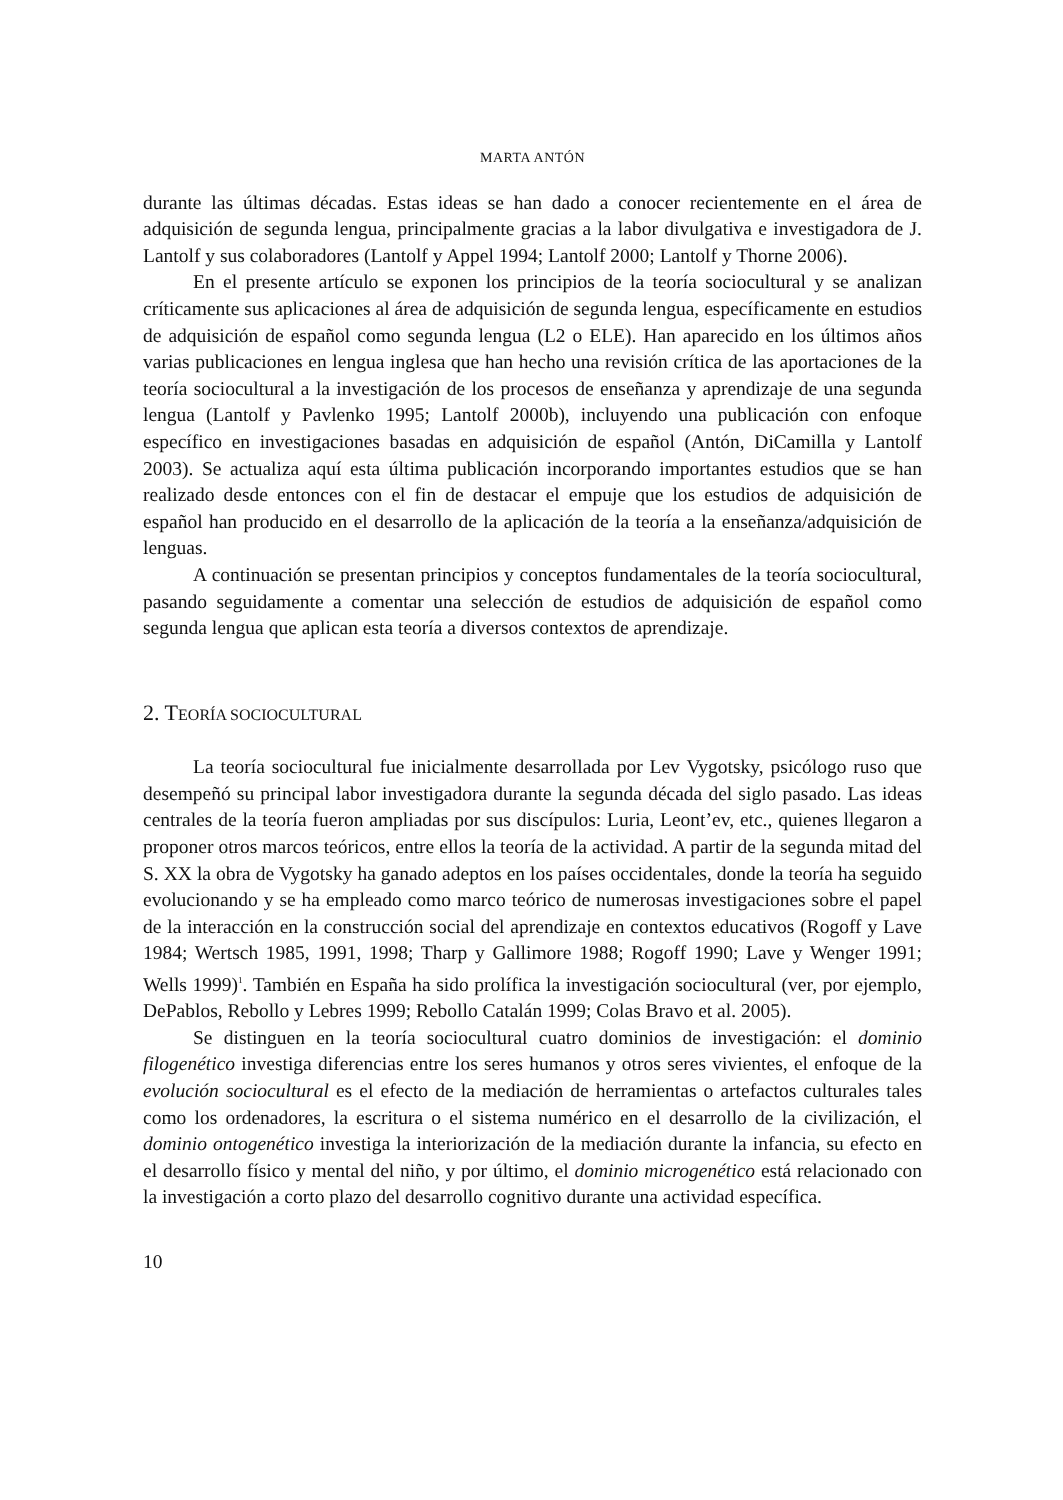MARTA ANTÓN
durante las últimas décadas. Estas ideas se han dado a conocer recientemente en el área de adquisición de segunda lengua, principalmente gracias a la labor divulgativa e investigadora de J. Lantolf y sus colaboradores (Lantolf y Appel 1994; Lantolf 2000; Lantolf y Thorne 2006).
En el presente artículo se exponen los principios de la teoría sociocultural y se analizan críticamente sus aplicaciones al área de adquisición de segunda lengua, específicamente en estudios de adquisición de español como segunda lengua (L2 o ELE). Han aparecido en los últimos años varias publicaciones en lengua inglesa que han hecho una revisión crítica de las aportaciones de la teoría sociocultural a la investigación de los procesos de enseñanza y aprendizaje de una segunda lengua (Lantolf y Pavlenko 1995; Lantolf 2000b), incluyendo una publicación con enfoque específico en investigaciones basadas en adquisición de español (Antón, DiCamilla y Lantolf 2003). Se actualiza aquí esta última publicación incorporando importantes estudios que se han realizado desde entonces con el fin de destacar el empuje que los estudios de adquisición de español han producido en el desarrollo de la aplicación de la teoría a la enseñanza/adquisición de lenguas.
A continuación se presentan principios y conceptos fundamentales de la teoría sociocultural, pasando seguidamente a comentar una selección de estudios de adquisición de español como segunda lengua que aplican esta teoría a diversos contextos de aprendizaje.
2. TEORÍA SOCIOCULTURAL
La teoría sociocultural fue inicialmente desarrollada por Lev Vygotsky, psicólogo ruso que desempeñó su principal labor investigadora durante la segunda década del siglo pasado. Las ideas centrales de la teoría fueron ampliadas por sus discípulos: Luria, Leont’ev, etc., quienes llegaron a proponer otros marcos teóricos, entre ellos la teoría de la actividad. A partir de la segunda mitad del S. XX la obra de Vygotsky ha ganado adeptos en los países occidentales, donde la teoría ha seguido evolucionando y se ha empleado como marco teórico de numerosas investigaciones sobre el papel de la interacción en la construcción social del aprendizaje en contextos educativos (Rogoff y Lave 1984; Wertsch 1985, 1991, 1998; Tharp y Gallimore 1988; Rogoff 1990; Lave y Wenger 1991; Wells 1999)<sup>1</sup>. También en España ha sido prolífica la investigación sociocultural (ver, por ejemplo, DePablos, Rebollo y Lebres 1999; Rebollo Catalán 1999; Colas Bravo et al. 2005).
Se distinguen en la teoría sociocultural cuatro dominios de investigación: el dominio filogenético investiga diferencias entre los seres humanos y otros seres vivientes, el enfoque de la evolución sociocultural es el efecto de la mediación de herramientas o artefactos culturales tales como los ordenadores, la escritura o el sistema numérico en el desarrollo de la civilización, el dominio ontogenético investiga la interiorización de la mediación durante la infancia, su efecto en el desarrollo físico y mental del niño, y por último, el dominio microgenético está relacionado con la investigación a corto plazo del desarrollo cognitivo durante una actividad específica.
10